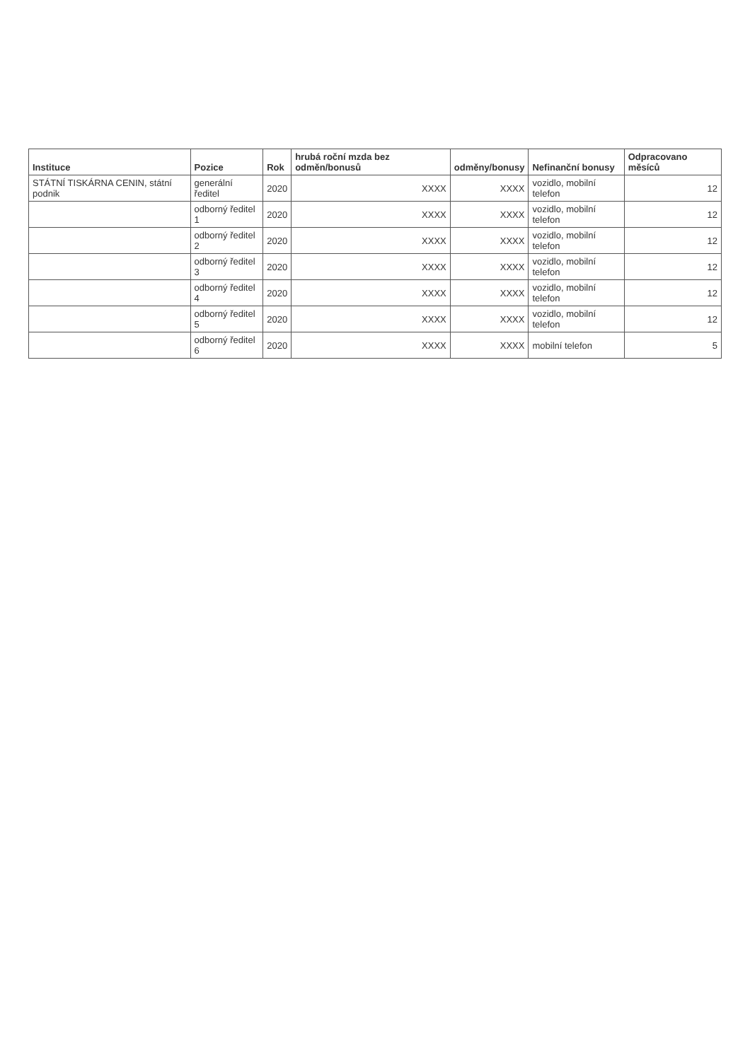| Instituce | Pozice | Rok | hrubá roční mzda bez odměn/bonusů | odměny/bonusy | Nefinanční bonusy | Odpracovano měsíců |
| --- | --- | --- | --- | --- | --- | --- |
| STÁTNÍ TISKÁRNA CENIN, státní podnik | generální ředitel | 2020 | XXXX | XXXX | vozidlo, mobilní telefon | 12 |
| | odborný ředitel 1 | 2020 | XXXX | XXXX | vozidlo, mobilní telefon | 12 |
| | odborný ředitel 2 | 2020 | XXXX | XXXX | vozidlo, mobilní telefon | 12 |
| | odborný ředitel 3 | 2020 | XXXX | XXXX | vozidlo, mobilní telefon | 12 |
| | odborný ředitel 4 | 2020 | XXXX | XXXX | vozidlo, mobilní telefon | 12 |
| | odborný ředitel 5 | 2020 | XXXX | XXXX | vozidlo, mobilní telefon | 12 |
| | odborný ředitel 6 | 2020 | XXXX | XXXX | mobilní telefon | 5 |